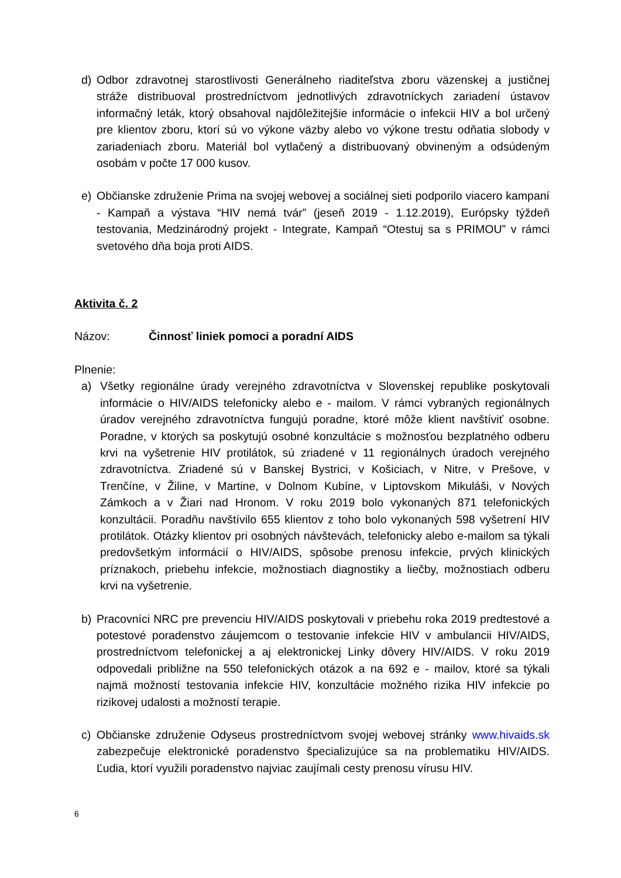d) Odbor zdravotnej starostlivosti Generálneho riaditeľstva zboru väzenskej a justičnej stráže distribuoval prostredníctvom jednotlivých zdravotníckych zariadení ústavov informačný leták, ktorý obsahoval najdôležitejšie informácie o infekcii HIV a bol určený pre klientov zboru, ktorí sú vo výkone väzby alebo vo výkone trestu odňatia slobody v zariadeniach zboru. Materiál bol vytlačený a distribuovaný obvineným a odsúdeným osobám v počte 17 000 kusov.
e) Občianske združenie Prima na svojej webovej a sociálnej sieti podporilo viacero kampaní - Kampaň a výstava “HIV nemá tvár” (jeseň 2019 - 1.12.2019), Európsky týždeň testovania, Medzinárodný projekt - Integrate, Kampaň “Otestuj sa s PRIMOU” v rámci svetového dňa boja proti AIDS.
Aktivita č. 2
Názov: Činnosť liniek pomoci a poradní AIDS
Plnenie:
a) Všetky regionálne úrady verejného zdravotníctva v Slovenskej republike poskytovali informácie o HIV/AIDS telefonicky alebo e - mailom. V rámci vybraných regionálnych úradov verejného zdravotníctva fungujú poradne, ktoré môže klient navštíviť osobne. Poradne, v ktorých sa poskytujú osobné konzultácie s možnosťou bezplatného odberu krvi na vyšetrenie HIV protilátok, sú zriadené v 11 regionálnych úradoch verejného zdravotníctva. Zriadené sú v Banskej Bystrici, v Košiciach, v Nitre, v Prešove, v Trenčíne, v Žiline, v Martine, v Dolnom Kubíne, v Liptovskom Mikuláši, v Nových Zámkoch a v Žiari nad Hronom. V roku 2019 bolo vykonaných 871 telefonických konzultácii. Poradňu navštívilo 655 klientov z toho bolo vykonaných 598 vyšetrení HIV protilátok. Otázky klientov pri osobných návštevách, telefonicky alebo e-mailom sa týkali predovšetkým informácií o HIV/AIDS, spôsobe prenosu infekcie, prvých klinických príznakoch, priebehu infekcie, možnostiach diagnostiky a liečby, možnostiach odberu krvi na vyšetrenie.
b) Pracovníci NRC pre prevenciu HIV/AIDS poskytovali v priebehu roka 2019 predtestové a potestové poradenstvo záujemcom o testovanie infekcie HIV v ambulancii HIV/AIDS, prostredníctvom telefonickej a aj elektronickej Linky dôvery HIV/AIDS. V roku 2019 odpovedali približne na 550 telefonických otázok a na 692 e - mailov, ktoré sa týkali najmä možností testovania infekcie HIV, konzultácie možného rizika HIV infekcie po rizikovej udalosti a možností terapie.
c) Občianske združenie Odyseus prostredníctvom svojej webovej stránky www.hivaids.sk zabezpečuje elektronické poradenstvo špecializujúce sa na problematiku HIV/AIDS. Ľudia, ktorí využili poradenstvo najviac zaujímali cesty prenosu vírusu HIV.
6